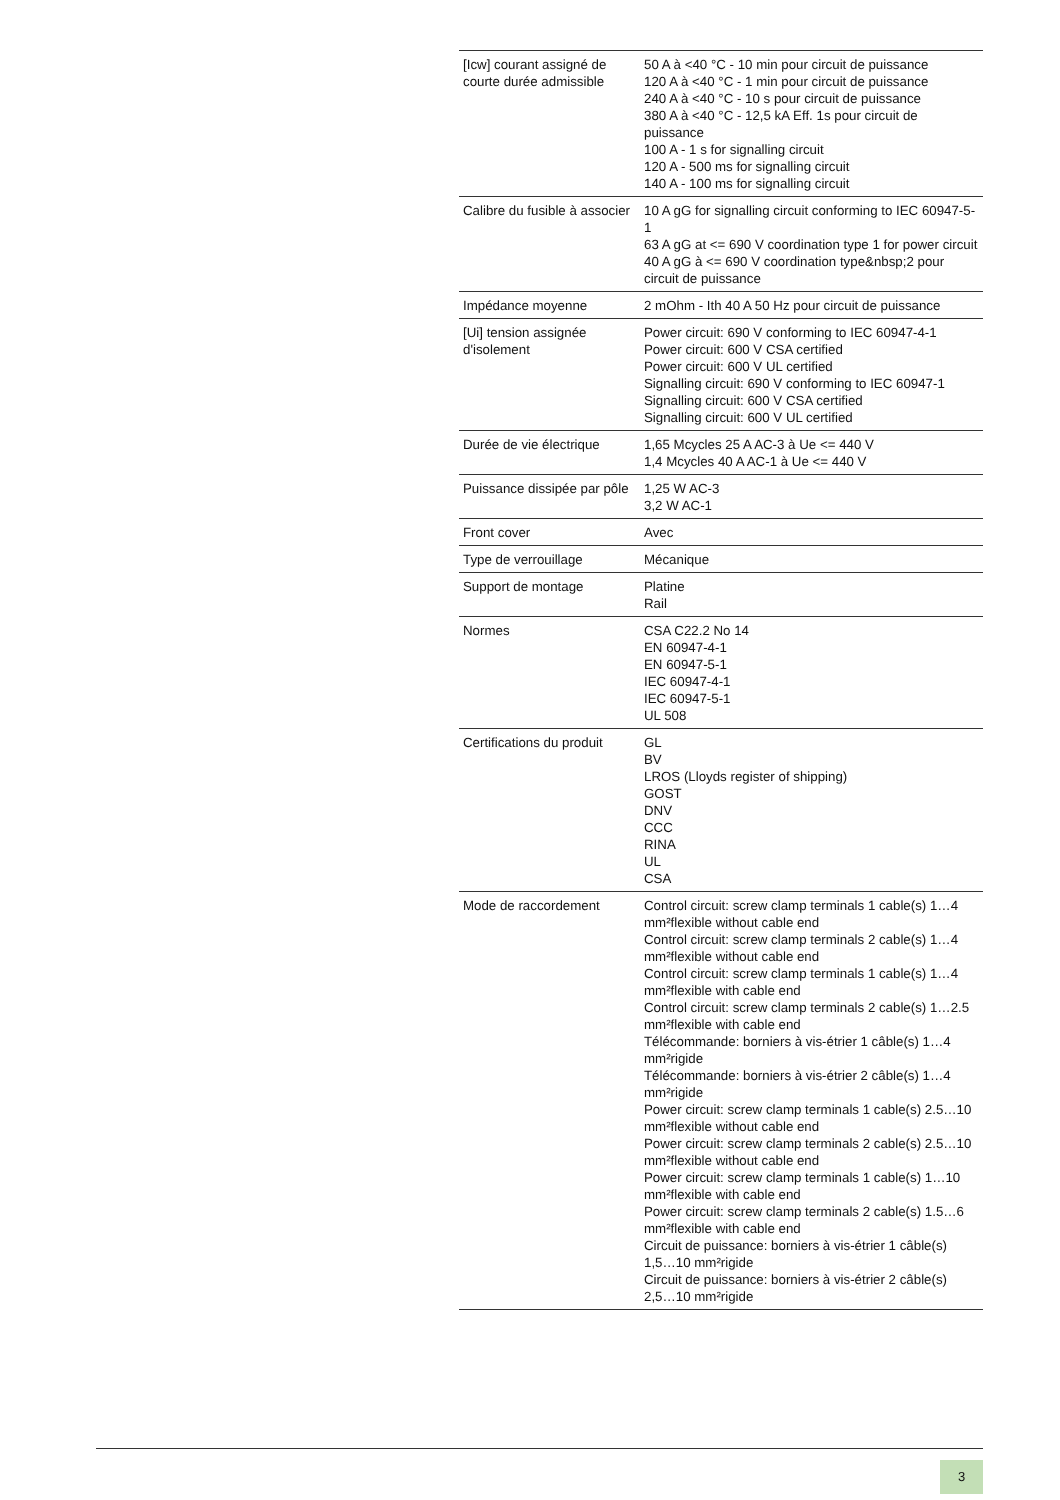| [Icw] courant assigné de courte durée admissible | 50 A à <40 °C - 10 min pour circuit de puissance 120 A à <40 °C - 1 min pour circuit de puissance 240 A à <40 °C - 10 s pour circuit de puissance 380 A à <40 °C - 12,5 kA Eff. 1s pour circuit de puissance 100 A - 1 s for signalling circuit 120 A - 500 ms for signalling circuit 140 A - 100 ms for signalling circuit |
| Calibre du fusible à associer | 10 A gG for signalling circuit conforming to IEC 60947-5-1 63 A gG at <= 690 V coordination type 1 for power circuit 40 A gG à <= 690 V coordination type&nbsp;2 pour circuit de puissance |
| Impédance moyenne | 2 mOhm - Ith 40 A 50 Hz pour circuit de puissance |
| [Ui] tension assignée d'isolement | Power circuit: 690 V conforming to IEC 60947-4-1 Power circuit: 600 V CSA certified Power circuit: 600 V UL certified Signalling circuit: 690 V conforming to IEC 60947-1 Signalling circuit: 600 V CSA certified Signalling circuit: 600 V UL certified |
| Durée de vie électrique | 1,65 Mcycles 25 A AC-3 à Ue <= 440 V 1,4 Mcycles 40 A AC-1 à Ue <= 440 V |
| Puissance dissipée par pôle | 1,25 W AC-3 3,2 W AC-1 |
| Front cover | Avec |
| Type de verrouillage | Mécanique |
| Support de montage | Platine Rail |
| Normes | CSA C22.2 No 14 EN 60947-4-1 EN 60947-5-1 IEC 60947-4-1 IEC 60947-5-1 UL 508 |
| Certifications du produit | GL BV LROS (Lloyds register of shipping) GOST DNV CCC RINA UL CSA |
| Mode de raccordement | Control circuit: screw clamp terminals 1 cable(s) 1…4 mm²flexible without cable end Control circuit: screw clamp terminals 2 cable(s) 1…4 mm²flexible without cable end Control circuit: screw clamp terminals 1 cable(s) 1…4 mm²flexible with cable end Control circuit: screw clamp terminals 2 cable(s) 1…2.5 mm²flexible with cable end Télécommande: borniers à vis-étrier 1 câble(s) 1…4 mm²rigide Télécommande: borniers à vis-étrier 2 câble(s) 1…4 mm²rigide Power circuit: screw clamp terminals 1 cable(s) 2.5…10 mm²flexible without cable end Power circuit: screw clamp terminals 2 cable(s) 2.5…10 mm²flexible without cable end Power circuit: screw clamp terminals 1 cable(s) 1…10 mm²flexible with cable end Power circuit: screw clamp terminals 2 cable(s) 1.5…6 mm²flexible with cable end Circuit de puissance: borniers à vis-étrier 1 câble(s) 1,5…10 mm²rigide Circuit de puissance: borniers à vis-étrier 2 câble(s) 2,5…10 mm²rigide |
3